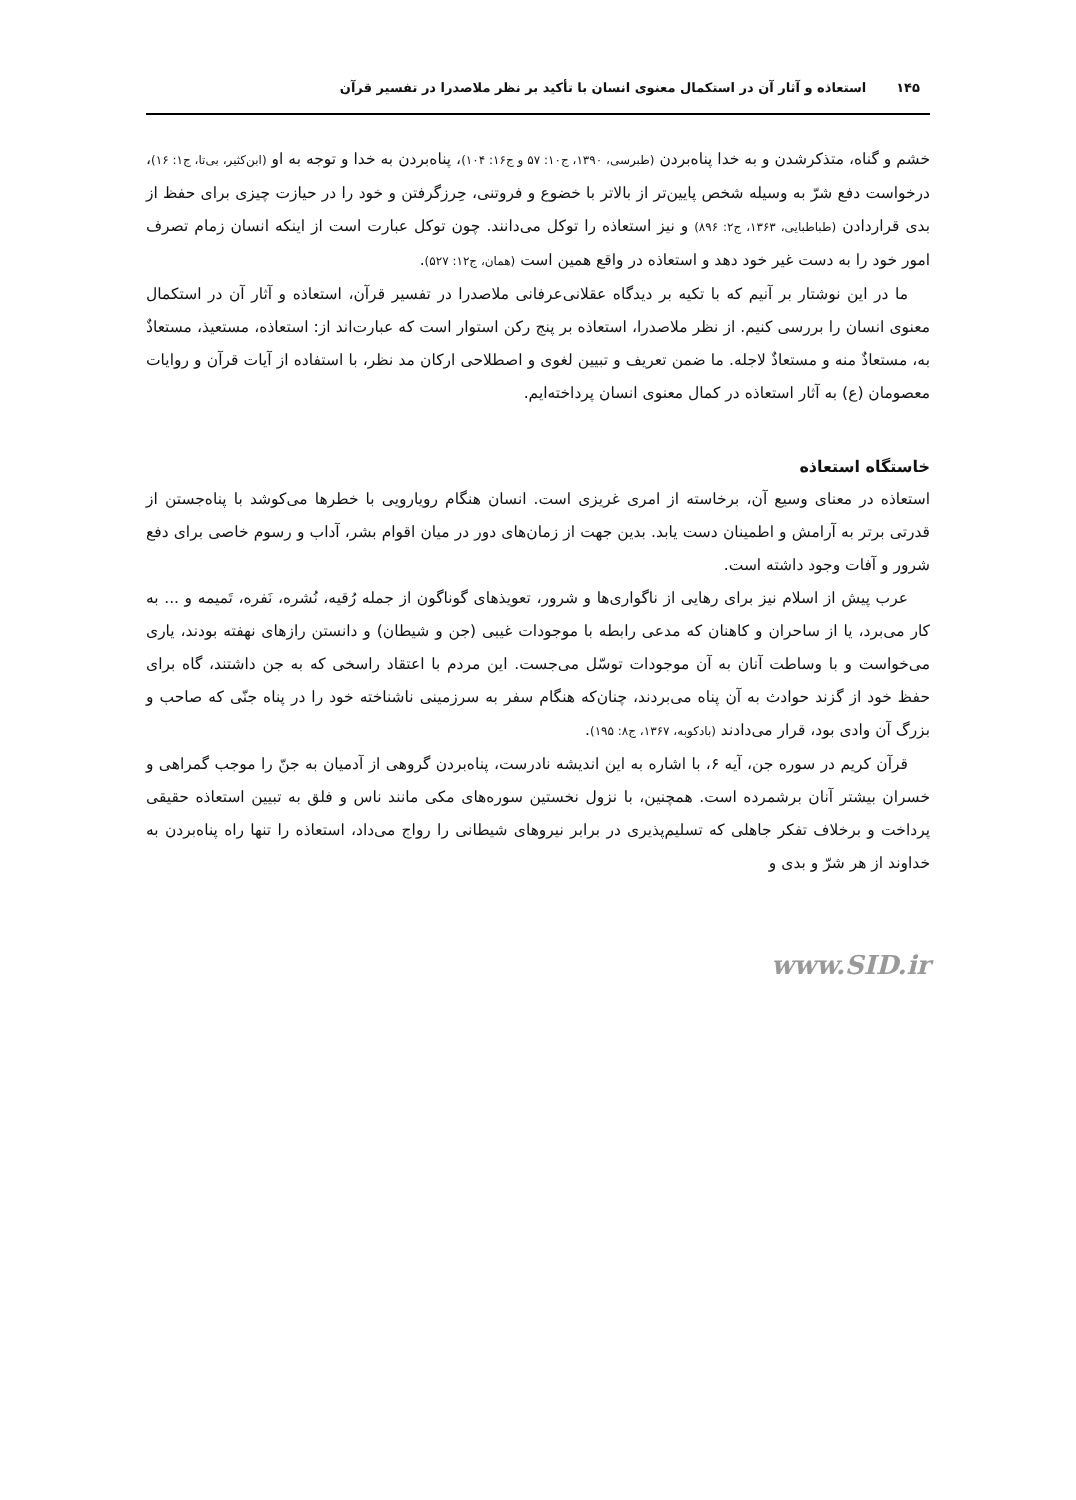۱۴۵ استعاذه و آثار آن در استکمال معنوی انسان با تأکید بر نظر ملاصدرا در تفسیر قرآن
خشم و گناه، متذکرشدن و به خدا پناه‌بردن (طبرسی، ۱۳۹۰، ج۱۰: ۵۷ و ج۱۶: ۱۰۴)، پناه‌بردن به خدا و توجه به او (ابن‌کثیر، بی‌تا، ج۱: ۱۶)، درخواست دفع شرّ به وسیله شخص پایین‌تر از بالاتر با خضوع و فروتنی، حِرزگرفتن و خود را در حیازت چیزی برای حفظ از بدی قراردادن (طباطبایی، ۱۳۶۳، ج۲: ۸۹۶) و نیز استعاذه را توکل می‌دانند. چون توکل عبارت است از اینکه انسان زمام تصرف امور خود را به دست غیر خود دهد و استعاذه در واقع همین است (همان، ج۱۲: ۵۲۷).
ما در این نوشتار بر آنیم که با تکیه بر دیدگاه عقلانی‌عرفانی ملاصدرا در تفسیر قرآن، استعاذه و آثار آن در استکمال معنوی انسان را بررسی کنیم. از نظر ملاصدرا، استعاذه بر پنج رکن استوار است که عبارت‌اند از: استعاذه، مستعیذ، مستعاذٌ به، مستعاذٌ منه و مستعاذٌ لاجله. ما ضمن تعریف و تبیین لغوی و اصطلاحی ارکان مد نظر، با استفاده از آیات قرآن و روایات معصومان (ع) به آثار استعاذه در کمال معنوی انسان پرداخته‌ایم.
خاستگاه استعاذه
استعاذه در معنای وسیع آن، برخاسته از امری غریزی است. انسان هنگام رویارویی با خطرها می‌کوشد با پناه‌جستن از قدرتی برتر به آرامش و اطمینان دست یابد. بدین جهت از زمان‌های دور در میان اقوام بشر، آداب و رسوم خاصی برای دفع شرور و آفات وجود داشته است.
عرب پیش از اسلام نیز برای رهایی از ناگواری‌ها و شرور، تعویذهای گوناگون از جمله رُقیه، نُشره، نَفره، تَمیمه و ... به کار می‌برد، یا از ساحران و کاهنان که مدعی رابطه با موجودات غیبی (جن و شیطان) و دانستن رازهای نهفته بودند، یاری می‌خواست و با وساطت آنان به آن موجودات توسّل می‌جست. این مردم با اعتقاد راسخی که به جن داشتند، گاه برای حفظ خود از گزند حوادث به آن پناه می‌بردند، چنان‌که هنگام سفر به سرزمینی ناشناخته خود را در پناه جنّی که صاحب و بزرگ آن وادی بود، قرار می‌دادند (بادکوبه، ۱۳۶۷، ج۸: ۱۹۵).
قرآن کریم در سوره جن، آیه ۶، با اشاره به این اندیشه نادرست، پناه‌بردن گروهی از آدمیان به جنّ را موجب گمراهی و خسران بیشتر آنان برشمرده است. همچنین، با نزول نخستین سوره‌های مکی مانند ناس و فلق به تبیین استعاذه حقیقی پرداخت و برخلاف تفکر جاهلی که تسلیم‌پذیری در برابر نیروهای شیطانی را رواج می‌داد، استعاذه را تنها راه پناه‌بردن به خداوند از هر شرّ و بدی و
www.SID.ir